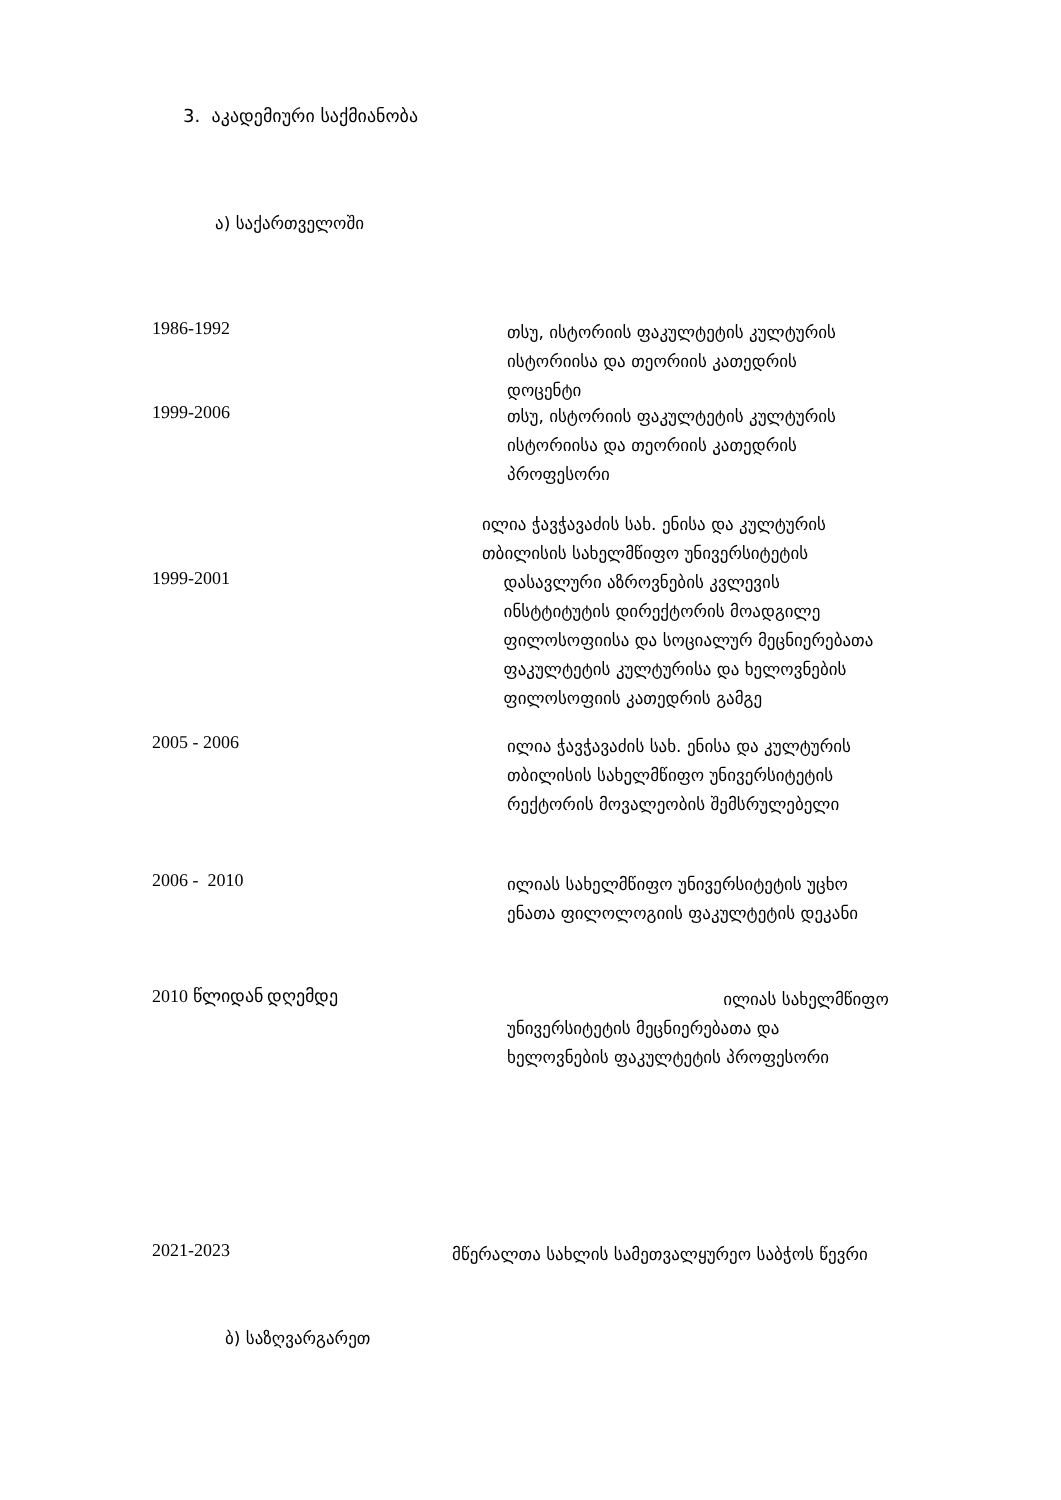3. აკადემიური საქმიანობა
ა) საქართველოში
1986-1992
თსუ, ისტორიის ფაკულტეტის კულტურის
ისტორიისა და თეორიის კათედრის
დოცენტი
1999-2006
თსუ, ისტორიის ფაკულტეტის კულტურის
ისტორიისა და თეორიის კათედრის
პროფესორი
1999-2001
ილია ჭავჭავაძის სახ. ენისა და კულტურის
თბილისის სახელმწიფო უნივერსიტეტის
დასავლური აზროვნების კვლევის
ინსტტიტუტის დირექტორის მოადგილე
ფილოსოფიისა და სოციალურ მეცნიერებათა
ფაკულტეტის კულტურისა და ხელოვნების
ფილოსოფიის კათედრის გამგე
2005 - 2006
ილია ჭავჭავაძის სახ. ენისა და კულტურის
თბილისის სახელმწიფო უნივერსიტეტის
რექტორის მოვალეობის შემსრულებელი
2006 - 2010
ილიას სახელმწიფო უნივერსიტეტის უცხო
ენათა ფილოლოგიის ფაკულტეტის დეკანი
2010 წლიდან დღემდე
ილიას სახელმწიფო
უნივერსიტეტის მეცნიერებათა და
ხელოვნების ფაკულტეტის პროფესორი
2021-2023
მწერალთა სახლის სამეთვალყურეო საბჭოს წევრი
ბ) საზღვარგარეთ